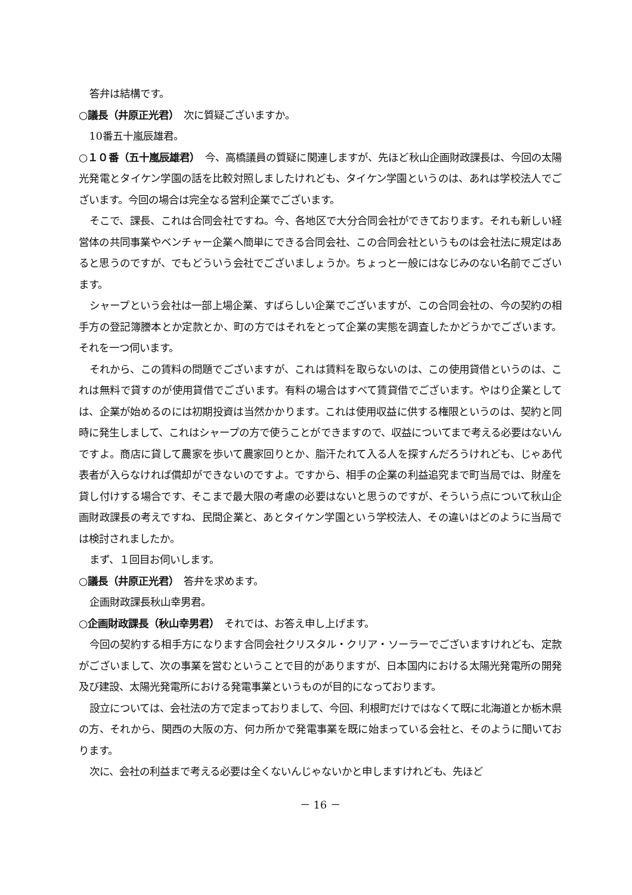答弁は結構です。
○議長（井原正光君）　次に質疑ございますか。
10番五十嵐辰雄君。
○１０番（五十嵐辰雄君）　今、高橋議員の質疑に関連しますが、先ほど秋山企画財政課長は、今回の太陽光発電とタイケン学園の話を比較対照しましたけれども、タイケン学園というのは、あれは学校法人でございます。今回の場合は完全なる営利企業でございます。
そこで、課長、これは合同会社ですね。今、各地区で大分合同会社ができております。それも新しい経営体の共同事業やベンチャー企業へ簡単にできる合同会社、この合同会社というものは会社法に規定はあると思うのですが、でもどういう会社でございましょうか。ちょっと一般にはなじみのない名前でございます。
シャープという会社は一部上場企業、すばらしい企業でございますが、この合同会社の、今の契約の相手方の登記簿謄本とか定款とか、町の方ではそれをとって企業の実態を調査したかどうかでございます。それを一つ伺います。
それから、この賃料の問題でございますが、これは賃料を取らないのは、この使用貸借というのは、これは無料で貸すのが使用貸借でございます。有料の場合はすべて賃貸借でございます。やはり企業としては、企業が始めるのには初期投資は当然かかります。これは使用収益に供する権限というのは、契約と同時に発生しまして、これはシャープの方で使うことができますので、収益についてまで考える必要はないんですよ。商店に貸して農家を歩いて農家回りとか、脂汗たれて入る人を探すんだろうけれども、じゃあ代表者が入らなければ償却ができないのですよ。ですから、相手の企業の利益追究まで町当局では、財産を貸し付けする場合です、そこまで最大限の考慮の必要はないと思うのですが、そういう点について秋山企画財政課長の考えですね、民間企業と、あとタイケン学園という学校法人、その違いはどのように当局では検討されましたか。
まず、１回目お伺いします。
○議長（井原正光君）　答弁を求めます。
企画財政課長秋山幸男君。
○企画財政課長（秋山幸男君）　それでは、お答え申し上げます。
今回の契約する相手方になります合同会社クリスタル・クリア・ソーラーでございますけれども、定款がございまして、次の事業を営むということで目的がありますが、日本国内における太陽光発電所の開発及び建設、太陽光発電所における発電事業というものが目的になっております。
設立については、会社法の方で定まっておりまして、今回、利根町だけではなくて既に北海道とか栃木県の方、それから、関西の大阪の方、何カ所かで発電事業を既に始まっている会社と、そのように聞いております。
次に、会社の利益まで考える必要は全くないんじゃないかと申しますけれども、先ほど
－ 16 －